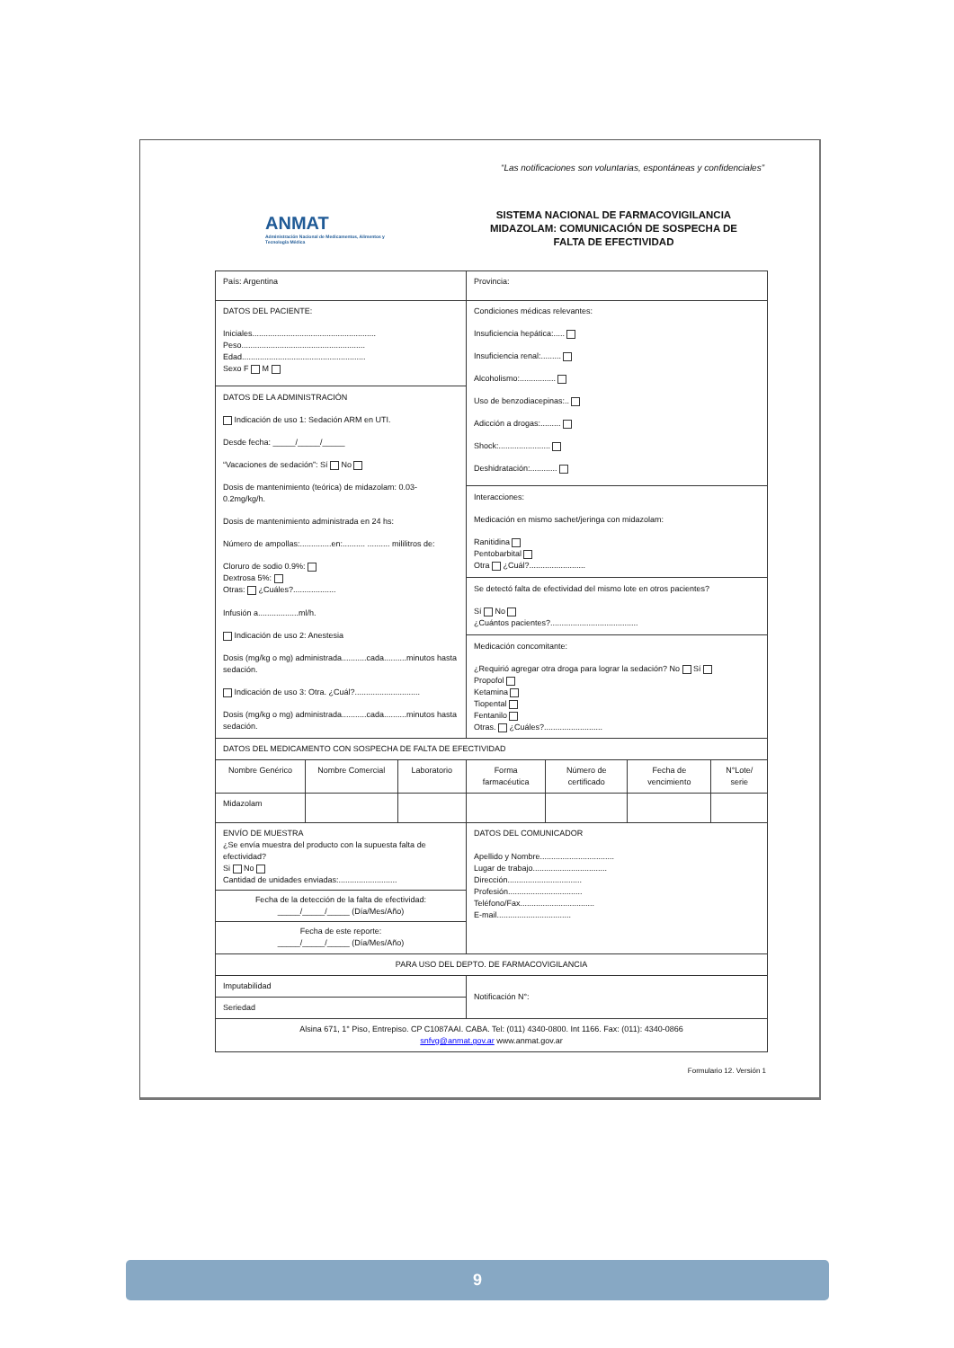“Las notificaciones son voluntarias, espontáneas y confidenciales”
ANMAT
Administración Nacional de Medicamentos, Alimentos y Tecnología Médica
SISTEMA NACIONAL DE FARMACOVIGILANCIA
MIDAZOLAM: COMUNICACIÓN DE SOSPECHA DE
FALTA DE EFECTIVIDAD
| País: Argentina | | | Provincia: | | | |
| DATOS DEL PACIENTE: Iniciales....................................................... Peso....................................................... Edad....................................................... Sexo F M DATOS DE LA ADMINISTRACIÓN Indicación de uso 1: Sedación ARM en UTI. Desde fecha: _____/_____/_____ “Vacaciones de sedación”: Sí No Dosis de mantenimiento (teórica) de midazolam: 0.03-0.2mg/kg/h. Dosis de mantenimiento administrada en 24 hs: Número de ampollas:..............en:.......... .......... mililitros de: Cloruro de sodio 0.9%: Dextrosa 5%: Otras: ¿Cuáles?................... Infusión a..................ml/h. Indicación de uso 2: Anestesia Dosis (mg/kg o mg) administrada...........cada..........minutos hasta sedación. Indicación de uso 3: Otra. ¿Cuál?............................. Dosis (mg/kg o mg) administrada...........cada..........minutos hasta sedación. | | | Condiciones médicas relevantes: Insuficiencia hepática:..... Insuficiencia renal:......... Alcoholismo:................ Uso de benzodiacepinas:.. Adicción a drogas:......... Shock:....................... Deshidratación:............ Interacciones: Medicación en mismo sachet/jeringa con midazolam: Ranitidina Pentobarbital Otra ¿Cuál?......................... Se detectó falta de efectividad del mismo lote en otros pacientes? Sí No ¿Cuántos pacientes?....................................... Medicación concomitante: ¿Requirió agregar otra droga para lograr la sedación? No Sí Propofol Ketamina Tiopental Fentanilo Otras. ¿Cuáles?.......................... | | | |
| DATOS DEL MEDICAMENTO CON SOSPECHA DE FALTA DE EFECTIVIDAD | | | | | | |
| Nombre Genérico | Nombre Comercial | Laboratorio | Forma farmacéutica | Número de certificado | Fecha de vencimiento | N°Lote/ serie |
| Midazolam | | | | | | |
| ENVÍO DE MUESTRA ¿Se envía muestra del producto con la supuesta falta de efectividad? Si No Cantidad de unidades enviadas:.......................... Fecha de la detección de la falta de efectividad: _____/_____/_____ (Día/Mes/Año) Fecha de este reporte: _____/_____/_____ (Día/Mes/Año) | | | DATOS DEL COMUNICADOR Apellido y Nombre................................. Lugar de trabajo................................. Dirección................................. Profesión................................. Teléfono/Fax................................. E-mail................................. | | | |
| PARA USO DEL DEPTO. DE FARMACOVIGILANCIA | | | | | | |
| Imputabilidad | | | Notificación N°: | | | |
| Seriedad | | | | | | |
| Alsina 671, 1° Piso, Entrepiso. CP C1087AAI. CABA. Tel: (011) 4340-0800. Int 1166. Fax: (011): 4340-0866 snfvg@anmat.gov.ar www.anmat.gov.ar | | | | | | |
Formulario 12. Versión 1
9